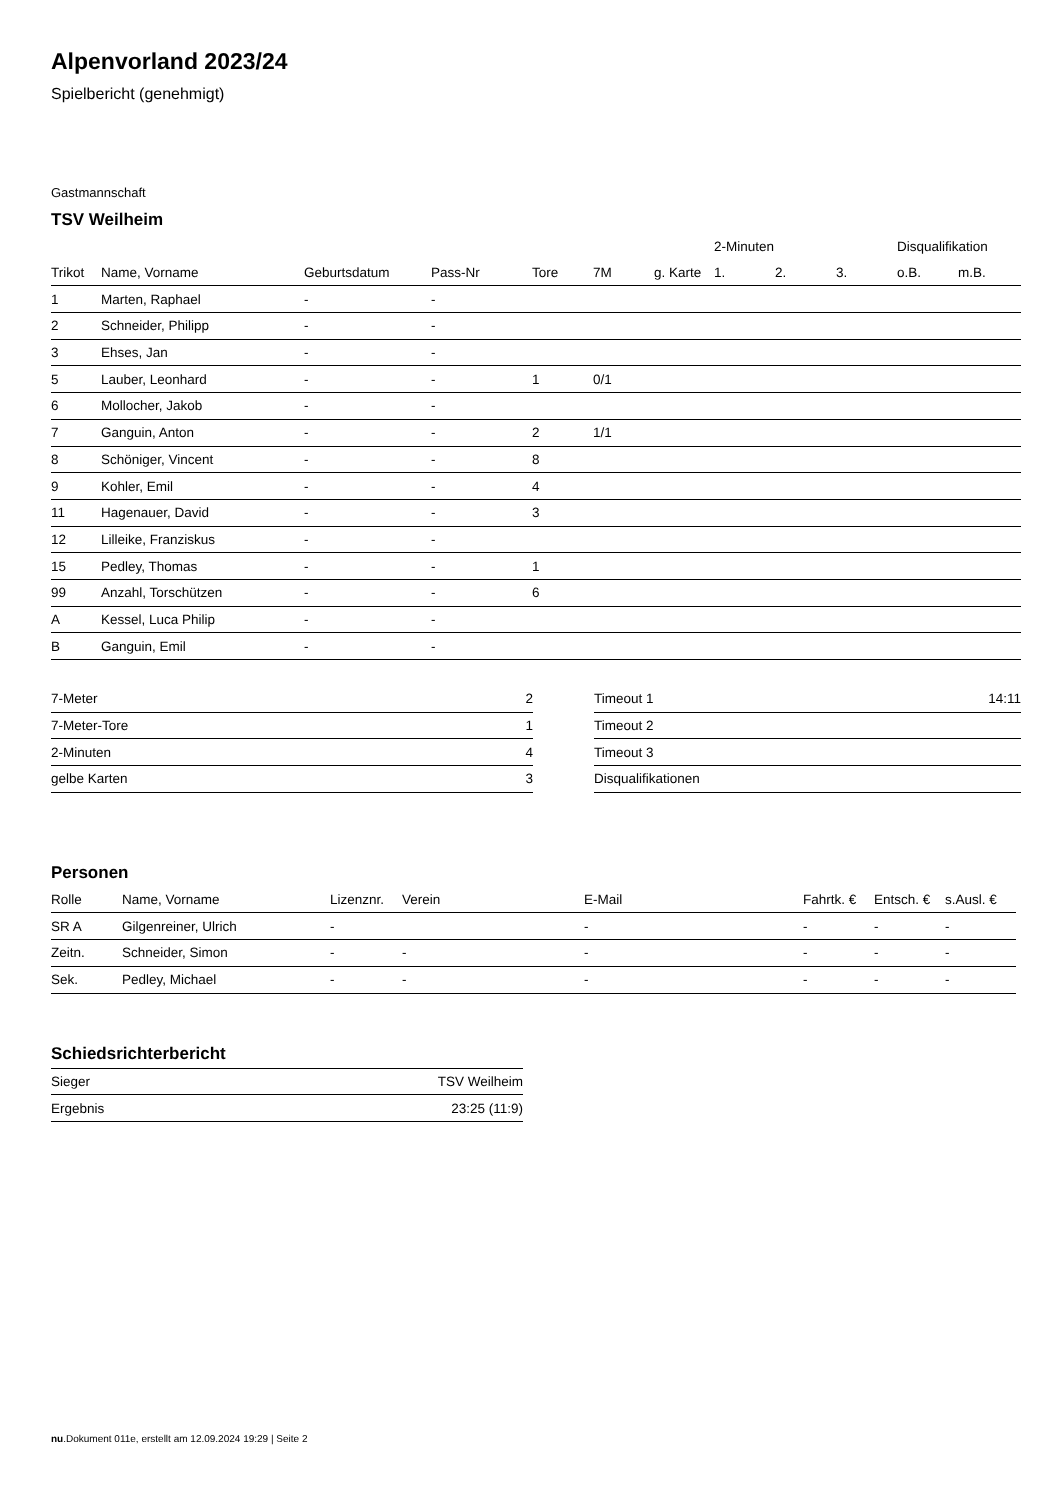Alpenvorland 2023/24
Spielbericht (genehmigt)
Gastmannschaft
TSV Weilheim
| | | | | | | | 2-Minuten | | | Disqualifikation | |
| Trikot | Name, Vorname | Geburtsdatum | Pass-Nr | Tore | 7M | g. Karte | 1. | 2. | 3. | o.B. | m.B. |
| 1 | Marten, Raphael | - | - | | | | | | | | |
| 2 | Schneider, Philipp | - | - | | | | | | | | |
| 3 | Ehses, Jan | - | - | | | | | | | | |
| 5 | Lauber, Leonhard | - | - | 1 | 0/1 | | | | | | |
| 6 | Mollocher, Jakob | - | - | | | | | | | | |
| 7 | Ganguin, Anton | - | - | 2 | 1/1 | | | | | | |
| 8 | Schöniger, Vincent | - | - | 8 | | | | | | | |
| 9 | Kohler, Emil | - | - | 4 | | | | | | | |
| 11 | Hagenauer, David | - | - | 3 | | | | | | | |
| 12 | Lilleike, Franziskus | - | - | | | | | | | | |
| 15 | Pedley, Thomas | - | - | 1 | | | | | | | |
| 99 | Anzahl, Torschützen | - | - | 6 | | | | | | | |
| A | Kessel, Luca Philip | - | - | | | | | | | | |
| B | Ganguin, Emil | - | - | | | | | | | | |
| 7-Meter | 2 |
| 7-Meter-Tore | 1 |
| 2-Minuten | 4 |
| gelbe Karten | 3 |
| Timeout 1 | 14:11 |
| Timeout 2 | |
| Timeout 3 | |
| Disqualifikationen | |
Personen
| Rolle | Name, Vorname | Lizenznr. | Verein | E-Mail | Fahrtk. € | Entsch. € | s.Ausl. € |
| --- | --- | --- | --- | --- | --- | --- | --- |
| SR A | Gilgenreiner, Ulrich | - | | - | - | - | - |
| Zeitn. | Schneider, Simon | - | - | - | - | - | - |
| Sek. | Pedley, Michael | - | - | - | - | - | - |
Schiedsrichterbericht
| Sieger | TSV Weilheim |
| Ergebnis | 23:25 (11:9) |
nu.Dokument 011e, erstellt am 12.09.2024 19:29 | Seite 2